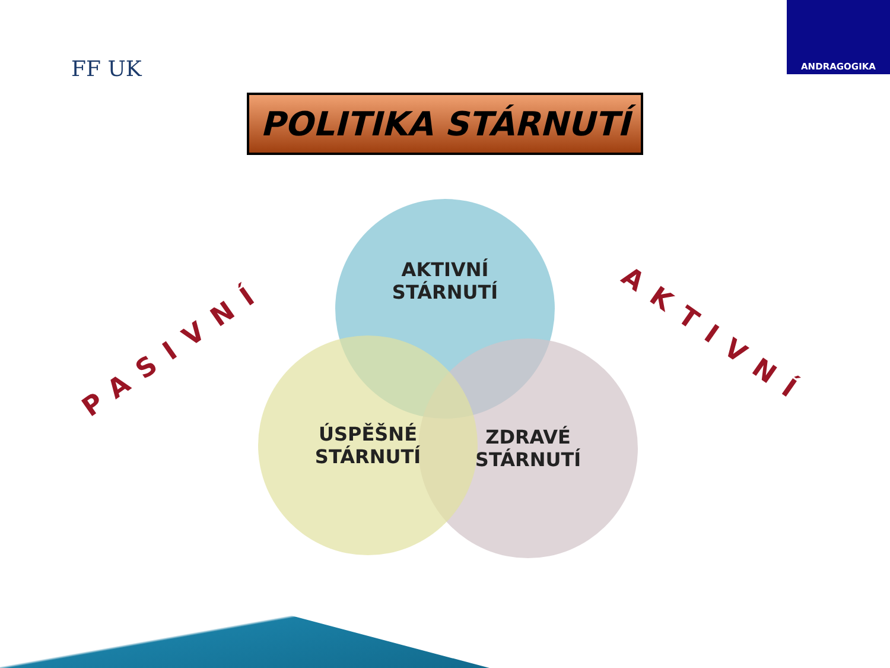FF UK
ANDRAGOGIKA
POLITIKA STÁRNUTÍ
PASIVNÍ AKTIVNÍ
AKTIVNÍ
STÁRNUTÍ
ZDRAVÉ
STÁRNUTÍ
ÚSPĚŠNÉ
STÁRNUTÍ